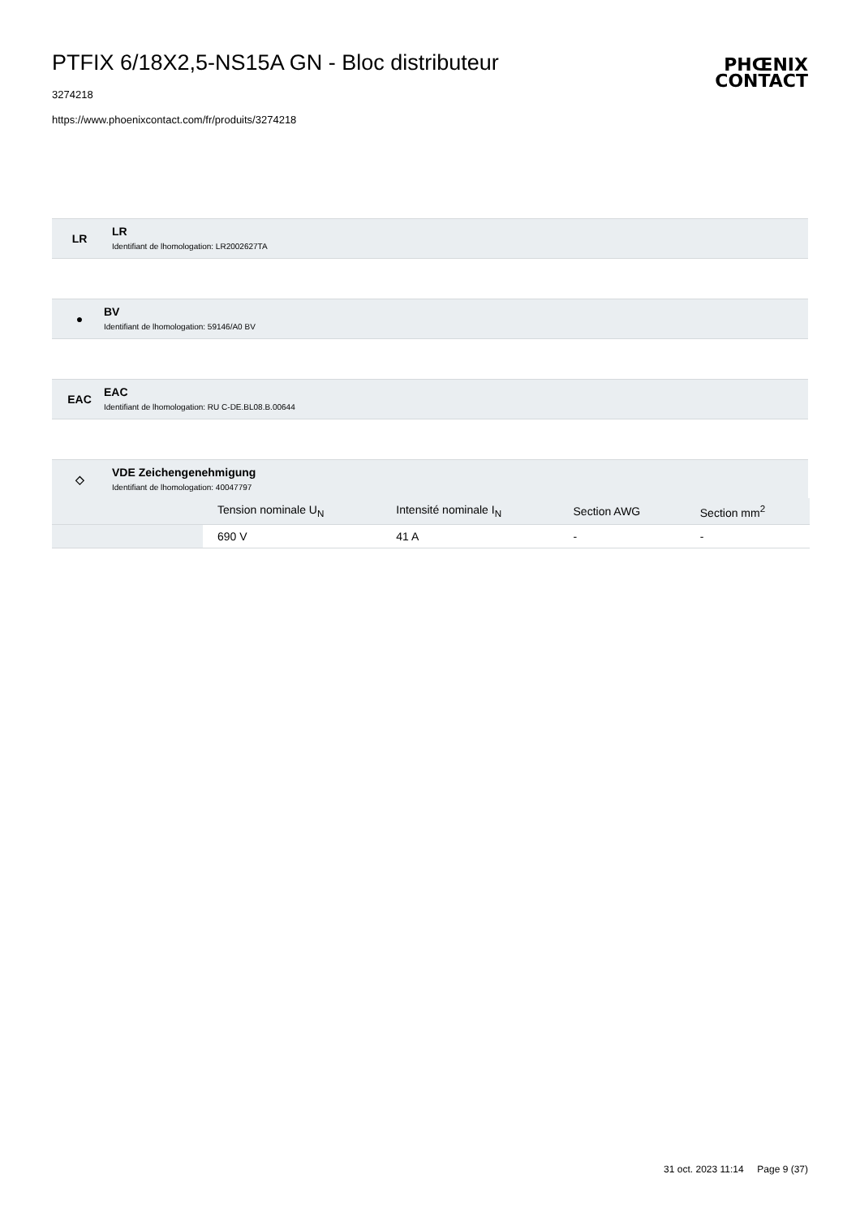PTFIX 6/18X2,5-NS15A GN - Bloc distributeur
PHŒNIX
CONTACT
3274218
https://www.phoenixcontact.com/fr/produits/3274218
LR
LR
Identifiant de lhomologation: LR2002627TA
●
BV
Identifiant de lhomologation: 59146/A0 BV
EAC
EAC
Identifiant de lhomologation: RU C-DE.BL08.B.00644
◇
VDE Zeichengenehmigung
Identifiant de lhomologation: 40047797
| | Tension nominale U<sub>N</sub> | Intensité nominale I<sub>N</sub> | Section AWG | Section mm<sup>2</sup> |
| --- | --- | --- | --- | --- |
| | 690 V | 41 A | - | - |
31 oct. 2023 11:14 Page 9 (37)